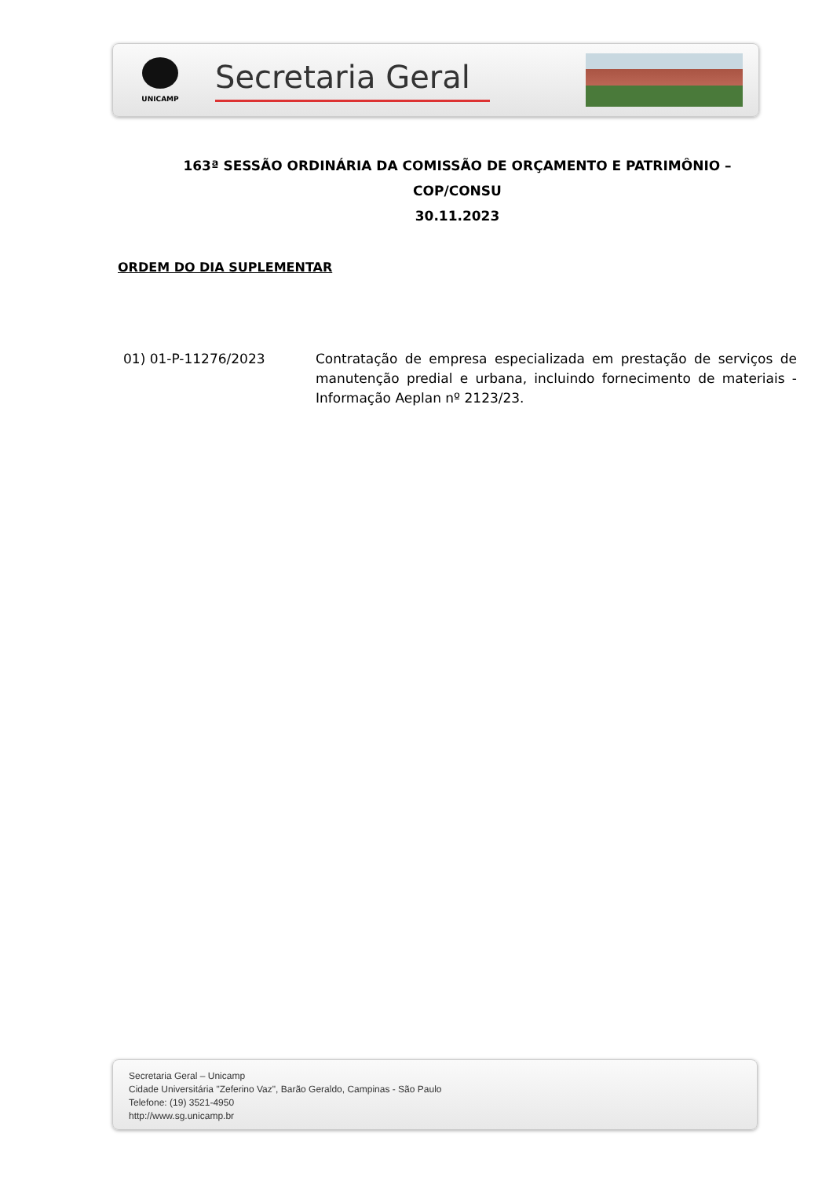UNICAMP
Secretaria Geral
163ª SESSÃO ORDINÁRIA DA COMISSÃO DE ORÇAMENTO E PATRIMÔNIO –
COP/CONSU
30.11.2023
ORDEM DO DIA SUPLEMENTAR
01) 01-P-11276/2023 Contratação de empresa especializada em prestação de serviços de manutenção predial e urbana, incluindo fornecimento de materiais - Informação Aeplan nº 2123/23.
Secretaria Geral – Unicamp
Cidade Universitária "Zeferino Vaz", Barão Geraldo, Campinas - São Paulo
Telefone: (19) 3521-4950
http://www.sg.unicamp.br